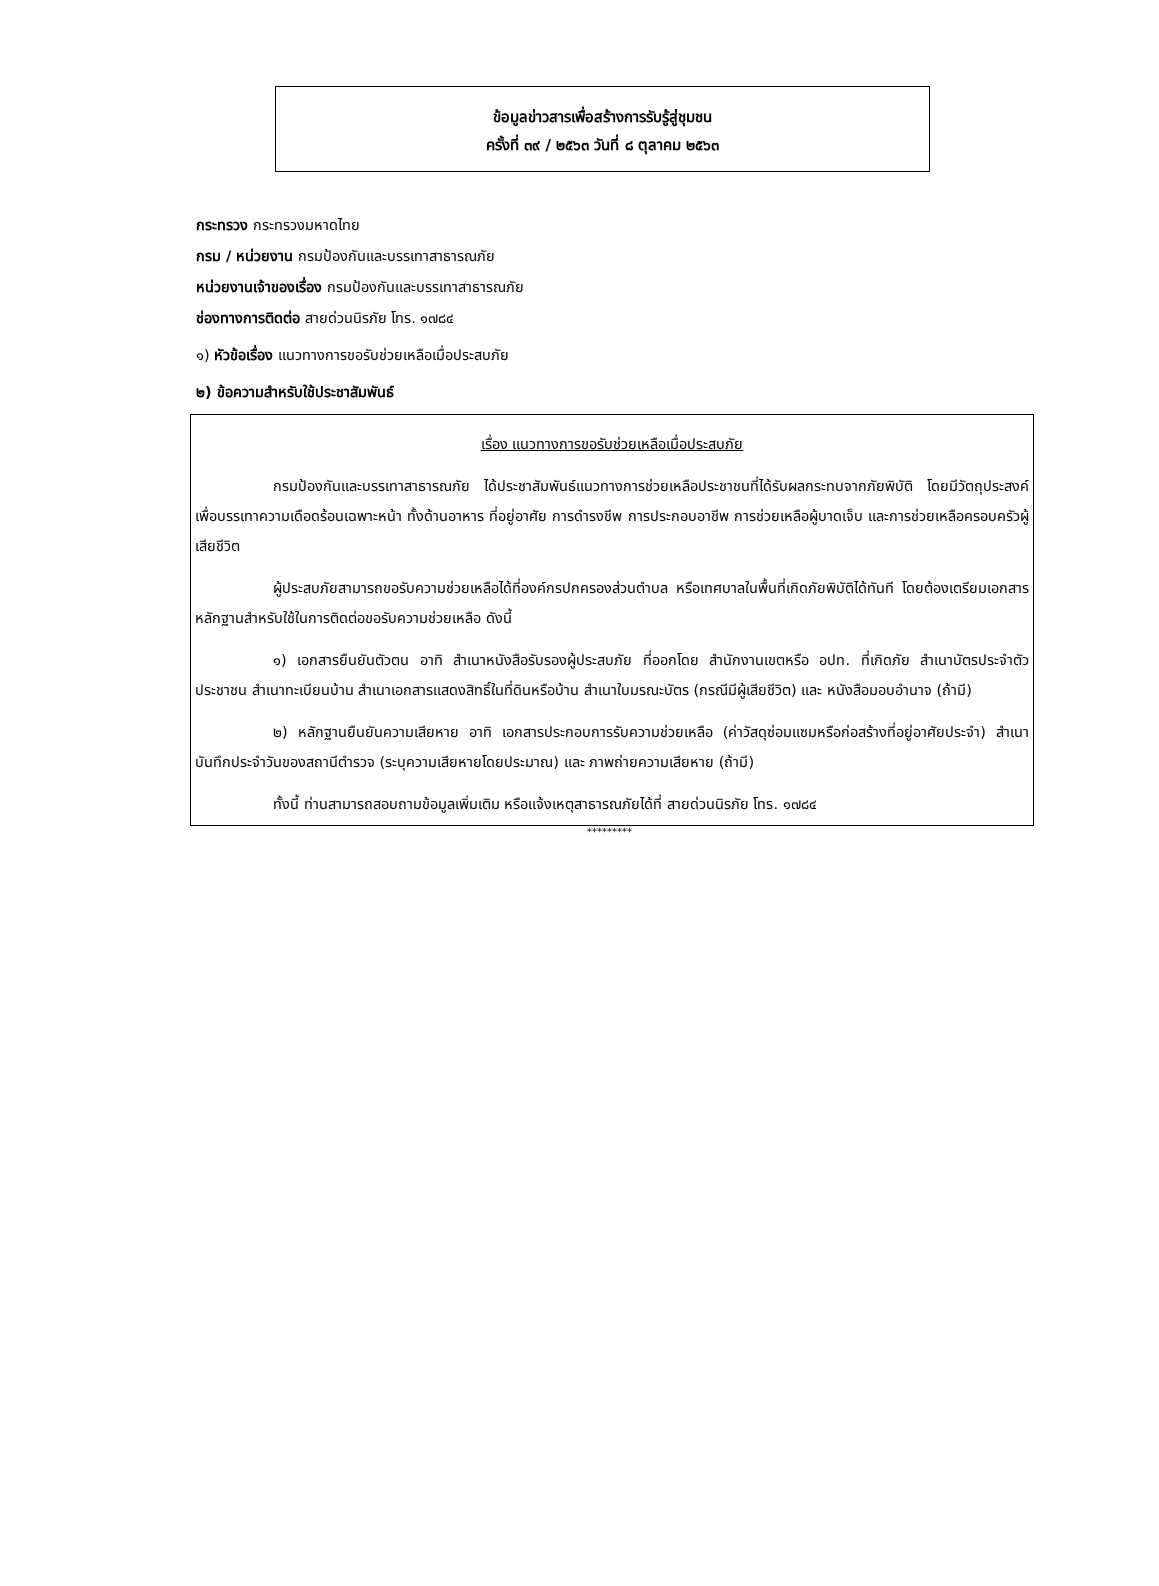ข้อมูลข่าวสารเพื่อสร้างการรับรู้สู่ชุมชน
ครั้งที่ ๓๙ / ๒๕๖๓ วันที่ ๘ ตุลาคม ๒๕๖๓
กระทรวง กระทรวงมหาดไทย
กรม / หน่วยงาน กรมป้องกันและบรรเทาสาธารณภัย
หน่วยงานเจ้าของเรื่อง กรมป้องกันและบรรเทาสาธารณภัย
ช่องทางการติดต่อ สายด่วนนิรภัย โทร. ๑๗๘๔
๑) หัวข้อเรื่อง แนวทางการขอรับช่วยเหลือเมื่อประสบภัย
๒) ข้อความสำหรับใช้ประชาสัมพันธ์
เรื่อง แนวทางการขอรับช่วยเหลือเมื่อประสบภัย
กรมป้องกันและบรรเทาสาธารณภัย ได้ประชาสัมพันธ์แนวทางการช่วยเหลือประชาชนที่ได้รับผลกระทบจากภัยพิบัติ โดยมีวัตถุประสงค์เพื่อบรรเทาความเดือดร้อนเฉพาะหน้า ทั้งด้านอาหาร ที่อยู่อาศัย การดำรงชีพ การประกอบอาชีพ การช่วยเหลือผู้บาดเจ็บ และการช่วยเหลือครอบครัวผู้เสียชีวิต
ผู้ประสบภัยสามารถขอรับความช่วยเหลือได้ที่องค์กรปกครองส่วนตำบล หรือเทศบาลในพื้นที่เกิดภัยพิบัติได้ทันที โดยต้องเตรียมเอกสารหลักฐานสำหรับใช้ในการติดต่อขอรับความช่วยเหลือ ดังนี้
๑) เอกสารยืนยันตัวตน อาทิ สำเนาหนังสือรับรองผู้ประสบภัย ที่ออกโดย สำนักงานเขตหรือ อปท. ที่เกิดภัย สำเนาบัตรประจำตัวประชาชน สำเนาทะเบียนบ้าน สำเนาเอกสารแสดงสิทธิ์ในที่ดินหรือบ้าน สำเนาใบมรณะบัตร (กรณีมีผู้เสียชีวิต) และ หนังสือมอบอำนาจ (ถ้ามี)
๒) หลักฐานยืนยันความเสียหาย อาทิ เอกสารประกอบการรับความช่วยเหลือ (ค่าวัสดุซ่อมแซมหรือก่อสร้างที่อยู่อาศัยประจำ) สำเนาบันทึกประจำวันของสถานีตำรวจ (ระบุความเสียหายโดยประมาณ) และ ภาพถ่ายความเสียหาย (ถ้ามี)
ทั้งนี้ ท่านสามารถสอบถามข้อมูลเพิ่มเติม หรือแจ้งเหตุสาธารณภัยได้ที่ สายด่วนนิรภัย โทร. ๑๗๘๔
*********